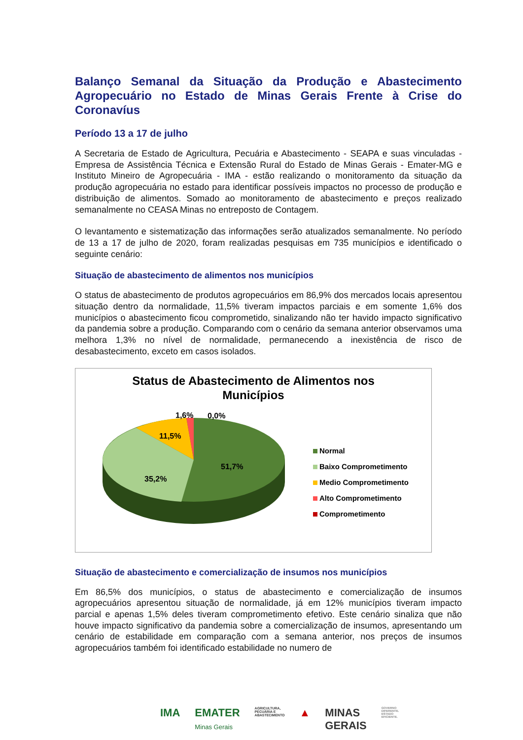Balanço Semanal da Situação da Produção e Abastecimento Agropecuário no Estado de Minas Gerais Frente à Crise do Coronavíus
Período 13 a 17 de julho
A Secretaria de Estado de Agricultura, Pecuária e Abastecimento - SEAPA e suas vinculadas - Empresa de Assistência Técnica e Extensão Rural do Estado de Minas Gerais - Emater-MG e Instituto Mineiro de Agropecuária - IMA - estão realizando o monitoramento da situação da produção agropecuária no estado para identificar possíveis impactos no processo de produção e distribuição de alimentos. Somado ao monitoramento de abastecimento e preços realizado semanalmente no CEASA Minas no entreposto de Contagem.
O levantamento e sistematização das informações serão atualizados semanalmente. No período de 13 a 17 de julho de 2020, foram realizadas pesquisas em 735 municípios e identificado o seguinte cenário:
Situação de abastecimento de alimentos nos municípios
O status de abastecimento de produtos agropecuários em 86,9% dos mercados locais apresentou situação dentro da normalidade, 11,5% tiveram impactos parciais e em somente 1,6% dos municípios o abastecimento ficou comprometido, sinalizando não ter havido impacto significativo da pandemia sobre a produção. Comparando com o cenário da semana anterior observamos uma melhora 1,3% no nível de normalidade, permanecendo a inexistência de risco de desabastecimento, exceto em casos isolados.
Status de Abastecimento de Alimentos nos
Municípios
1,6% 0,0%
11,5%
51,7%
35,2%
Normal
Baixo Comprometimento
Medio Comprometimento
Alto Comprometimento
Comprometimento
Situação de abastecimento e comercialização de insumos nos municípios
Em 86,5% dos municípios, o status de abastecimento e comercialização de insumos agropecuários apresentou situação de normalidade, já em 12% municípios tiveram impacto parcial e apenas 1,5% deles tiveram comprometimento efetivo. Este cenário sinaliza que não houve impacto significativo da pandemia sobre a comercialização de insumos, apresentando um cenário de estabilidade em comparação com a semana anterior, nos preços de insumos agropecuários também foi identificado estabilidade no numero de
IMA EMATER
Minas Gerais AGRICULTURA,
PECUÁRIA E
ABASTECIMENTO ▲ MINAS
GERAIS GOVERNO
DIFERENTE.
ESTADO
EFICIENTE.